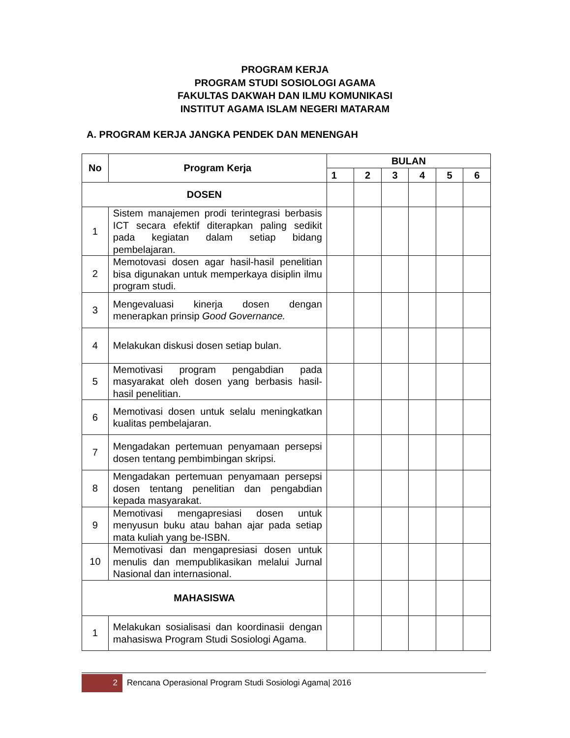PROGRAM KERJA
PROGRAM STUDI SOSIOLOGI AGAMA
FAKULTAS DAKWAH DAN ILMU KOMUNIKASI
INSTITUT AGAMA ISLAM NEGERI MATARAM
A. PROGRAM KERJA JANGKA PENDEK DAN MENENGAH
| No | Program Kerja | BULAN | | | | | |
| --- | --- | --- | --- | --- | --- | --- | --- |
| | | 1 | 2 | 3 | 4 | 5 | 6 |
| DOSEN | | | | | | | |
| 1 | Sistem manajemen prodi terintegrasi berbasis ICT secara efektif diterapkan paling sedikit pada kegiatan dalam setiap bidang pembelajaran. | | | | | | |
| 2 | Memotovasi dosen agar hasil-hasil penelitian bisa digunakan untuk memperkaya disiplin ilmu program studi. | | | | | | |
| 3 | Mengevaluasi kinerja dosen dengan menerapkan prinsip Good Governance. | | | | | | |
| 4 | Melakukan diskusi dosen setiap bulan. | | | | | | |
| 5 | Memotivasi program pengabdian pada masyarakat oleh dosen yang berbasis hasil-hasil penelitian. | | | | | | |
| 6 | Memotivasi dosen untuk selalu meningkatkan kualitas pembelajaran. | | | | | | |
| 7 | Mengadakan pertemuan penyamaan persepsi dosen tentang pembimbingan skripsi. | | | | | | |
| 8 | Mengadakan pertemuan penyamaan persepsi dosen tentang penelitian dan pengabdian kepada masyarakat. | | | | | | |
| 9 | Memotivasi mengapresiasi dosen untuk menyusun buku atau bahan ajar pada setiap mata kuliah yang be-ISBN. | | | | | | |
| 10 | Memotivasi dan mengapresiasi dosen untuk menulis dan mempublikasikan melalui Jurnal Nasional dan internasional. | | | | | | |
| MAHASISWA | | | | | | | |
| 1 | Melakukan sosialisasi dan koordinasii dengan mahasiswa Program Studi Sosiologi Agama. | | | | | | |
2
Rencana Operasional Program Studi Sosiologi Agama| 2016